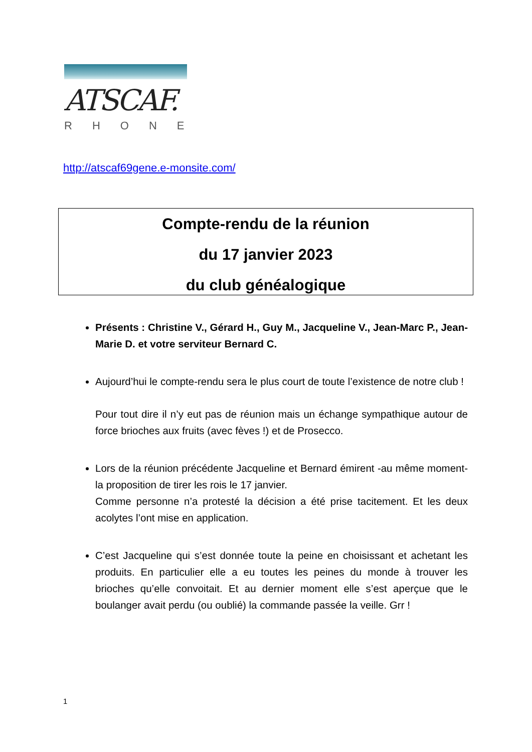ATSCAF.
RHONE
http://atscaf69gene.e-monsite.com/
Compte-rendu de la réunion
du 17 janvier 2023
du club généalogique
Présents : Christine V., Gérard H., Guy M., Jacqueline V., Jean-Marc P., Jean-Marie D. et votre serviteur Bernard C.
Aujourd’hui le compte-rendu sera le plus court de toute l’existence de notre club !
Pour tout dire il n’y eut pas de réunion mais un échange sympathique autour de force brioches aux fruits (avec fèves !) et de Prosecco.
Lors de la réunion précédente Jacqueline et Bernard émirent -au même moment- la proposition de tirer les rois le 17 janvier.
Comme personne n’a protesté la décision a été prise tacitement. Et les deux acolytes l’ont mise en application.
C’est Jacqueline qui s’est donnée toute la peine en choisissant et achetant les produits. En particulier elle a eu toutes les peines du monde à trouver les brioches qu’elle convoitait. Et au dernier moment elle s’est aperçue que le boulanger avait perdu (ou oublié) la commande passée la veille. Grr !
1